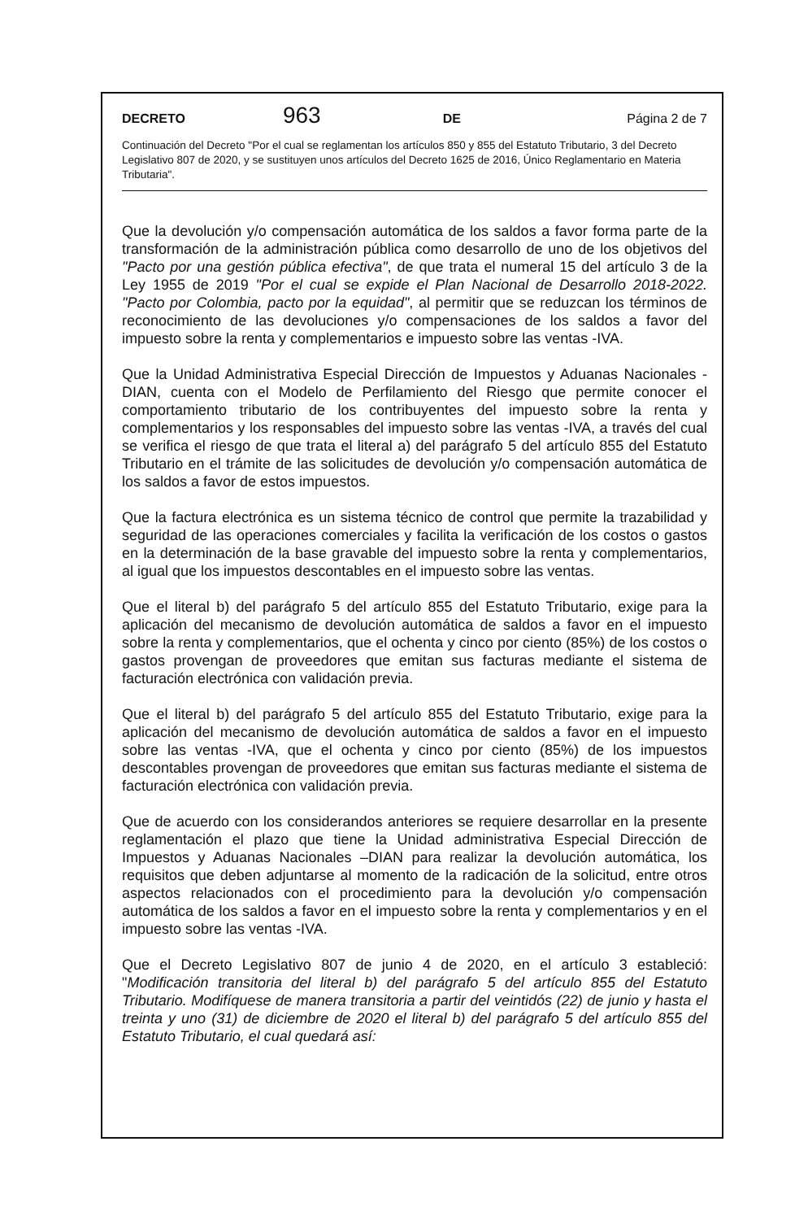DECRETO 963 DE Página 2 de 7
Continuación del Decreto "Por el cual se reglamentan los artículos 850 y 855 del Estatuto Tributario, 3 del Decreto Legislativo 807 de 2020, y se sustituyen unos artículos del Decreto 1625 de 2016, Único Reglamentario en Materia Tributaria".
Que la devolución y/o compensación automática de los saldos a favor forma parte de la transformación de la administración pública como desarrollo de uno de los objetivos del "Pacto por una gestión pública efectiva", de que trata el numeral 15 del artículo 3 de la Ley 1955 de 2019 "Por el cual se expide el Plan Nacional de Desarrollo 2018-2022. "Pacto por Colombia, pacto por la equidad", al permitir que se reduzcan los términos de reconocimiento de las devoluciones y/o compensaciones de los saldos a favor del impuesto sobre la renta y complementarios e impuesto sobre las ventas -IVA.
Que la Unidad Administrativa Especial Dirección de Impuestos y Aduanas Nacionales -DIAN, cuenta con el Modelo de Perfilamiento del Riesgo que permite conocer el comportamiento tributario de los contribuyentes del impuesto sobre la renta y complementarios y los responsables del impuesto sobre las ventas -IVA, a través del cual se verifica el riesgo de que trata el literal a) del parágrafo 5 del artículo 855 del Estatuto Tributario en el trámite de las solicitudes de devolución y/o compensación automática de los saldos a favor de estos impuestos.
Que la factura electrónica es un sistema técnico de control que permite la trazabilidad y seguridad de las operaciones comerciales y facilita la verificación de los costos o gastos en la determinación de la base gravable del impuesto sobre la renta y complementarios, al igual que los impuestos descontables en el impuesto sobre las ventas.
Que el literal b) del parágrafo 5 del artículo 855 del Estatuto Tributario, exige para la aplicación del mecanismo de devolución automática de saldos a favor en el impuesto sobre la renta y complementarios, que el ochenta y cinco por ciento (85%) de los costos o gastos provengan de proveedores que emitan sus facturas mediante el sistema de facturación electrónica con validación previa.
Que el literal b) del parágrafo 5 del artículo 855 del Estatuto Tributario, exige para la aplicación del mecanismo de devolución automática de saldos a favor en el impuesto sobre las ventas -IVA, que el ochenta y cinco por ciento (85%) de los impuestos descontables provengan de proveedores que emitan sus facturas mediante el sistema de facturación electrónica con validación previa.
Que de acuerdo con los considerandos anteriores se requiere desarrollar en la presente reglamentación el plazo que tiene la Unidad administrativa Especial Dirección de Impuestos y Aduanas Nacionales –DIAN para realizar la devolución automática, los requisitos que deben adjuntarse al momento de la radicación de la solicitud, entre otros aspectos relacionados con el procedimiento para la devolución y/o compensación automática de los saldos a favor en el impuesto sobre la renta y complementarios y en el impuesto sobre las ventas -IVA.
Que el Decreto Legislativo 807 de junio 4 de 2020, en el artículo 3 estableció: "Modificación transitoria del literal b) del parágrafo 5 del artículo 855 del Estatuto Tributario. Modifíquese de manera transitoria a partir del veintidós (22) de junio y hasta el treinta y uno (31) de diciembre de 2020 el literal b) del parágrafo 5 del artículo 855 del Estatuto Tributario, el cual quedará así: